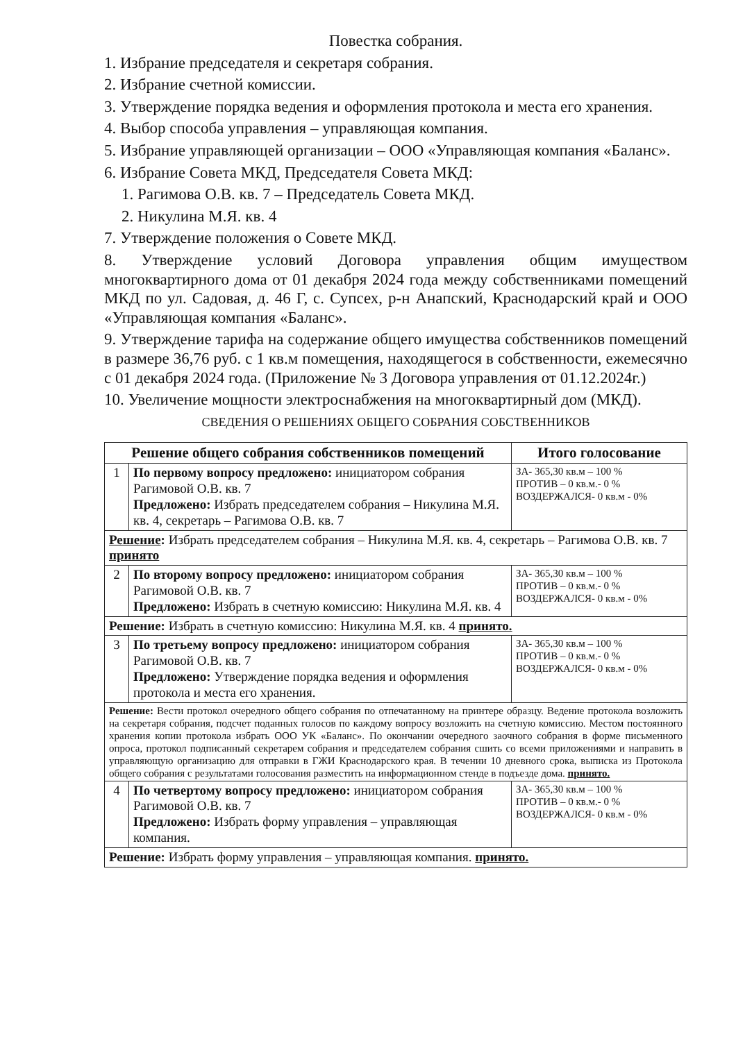Повестка собрания.
1. Избрание председателя и секретаря собрания.
2. Избрание счетной комиссии.
3. Утверждение порядка ведения и оформления протокола и места его хранения.
4. Выбор способа управления – управляющая компания.
5. Избрание управляющей организации – ООО «Управляющая компания «Баланс».
6. Избрание Совета МКД, Председателя Совета МКД:
1. Рагимова О.В. кв. 7 – Председатель Совета МКД.
2. Никулина М.Я. кв. 4
7. Утверждение положения о Совете МКД.
8. Утверждение условий Договора управления общим имуществом многоквартирного дома от 01 декабря 2024 года между собственниками помещений МКД по ул. Садовая, д. 46 Г, с. Супсех, р-н Анапский, Краснодарский край и ООО «Управляющая компания «Баланс».
9. Утверждение тарифа на содержание общего имущества собственников помещений в размере 36,76 руб. с 1 кв.м помещения, находящегося в собственности, ежемесячно с 01 декабря 2024 года. (Приложение № 3 Договора управления от 01.12.2024г.)
10. Увеличение мощности электроснабжения на многоквартирный дом (МКД).
СВЕДЕНИЯ О РЕШЕНИЯХ ОБЩЕГО СОБРАНИЯ СОБСТВЕННИКОВ
| Решение общего собрания собственников помещений | | Итого голосование |
| --- | --- | --- |
| 1 | По первому вопросу предложено: инициатором собрания Рагимовой О.В. кв. 7 Предложено: Избрать председателем собрания – Никулина М.Я. кв. 4, секретарь – Рагимова О.В. кв. 7 | ЗА- 365,30 кв.м – 100 % ПРОТИВ – 0 кв.м.- 0 % ВОЗДЕРЖАЛСЯ- 0 кв.м - 0% |
| Решение : Избрать председателем собрания – Никулина М.Я. кв. 4, секретарь – Рагимова О.В. кв. 7 принято | | |
| 2 | По второму вопросу предложено: инициатором собрания Рагимовой О.В. кв. 7 Предложено: Избрать в счетную комиссию: Никулина М.Я. кв. 4 | ЗА- 365,30 кв.м – 100 % ПРОТИВ – 0 кв.м.- 0 % ВОЗДЕРЖАЛСЯ- 0 кв.м - 0% |
| Решение: Избрать в счетную комиссию: Никулина М.Я. кв. 4 принято. | | |
| 3 | По третьему вопросу предложено: инициатором собрания Рагимовой О.В. кв. 7 Предложено: Утверждение порядка ведения и оформления протокола и места его хранения. | ЗА- 365,30 кв.м – 100 % ПРОТИВ – 0 кв.м.- 0 % ВОЗДЕРЖАЛСЯ- 0 кв.м - 0% |
| Решение: Вести протокол очередного общего собрания по отпечатанному на принтере образцу. Ведение протокола возложить на секретаря собрания, подсчет поданных голосов по каждому вопросу возложить на счетную комиссию. Местом постоянного хранения копии протокола избрать ООО УК «Баланс». По окончании очередного заочного собрания в форме письменного опроса, протокол подписанный секретарем собрания и председателем собрания сшить со всеми приложениями и направить в управляющую организацию для отправки в ГЖИ Краснодарского края. В течении 10 дневного срока, выписка из Протокола общего собрания с результатами голосования разместить на информационном стенде в подъезде дома. принято. | | |
| 4 | По четвертому вопросу предложено: инициатором собрания Рагимовой О.В. кв. 7 Предложено: Избрать форму управления – управляющая компания. | ЗА- 365,30 кв.м – 100 % ПРОТИВ – 0 кв.м.- 0 % ВОЗДЕРЖАЛСЯ- 0 кв.м - 0% |
| Решение: Избрать форму управления – управляющая компания. принято. | | |